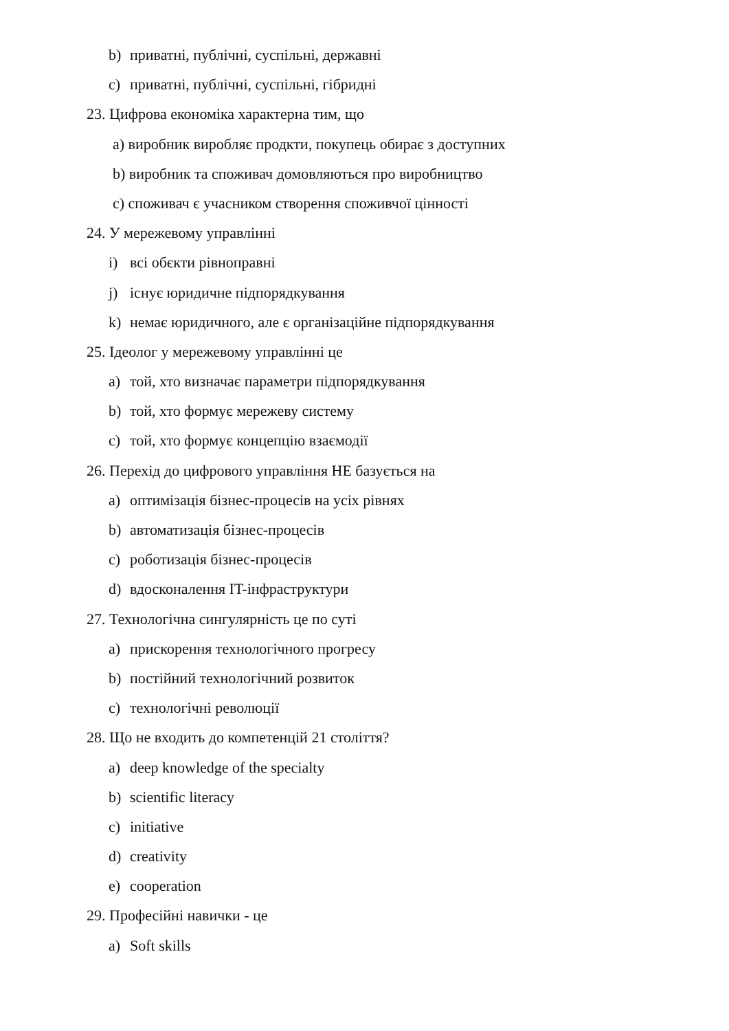b) приватні, публічні, суспільні, державні
c) приватні, публічні, суспільні, гібридні
23. Цифрова економіка характерна тим, що
a) виробник виробляє продкти, покупець обирає з доступних
b) виробник та споживач домовляються про виробництво
c) споживач є учасником створення споживчої цінності
24. У мережевому управлінні
i) всі обєкти рівноправні
j) існує юридичне підпорядкування
k) немає юридичного, але є організаційне підпорядкування
25. Ідеолог у мережевому управлінні це
a) той, хто визначає параметри підпорядкування
b) той, хто формує мережеву систему
c) той, хто формує концепцію взаємодії
26. Перехід до цифрового управління НЕ базується на
a) оптимізація бізнес-процесів на усіх рівнях
b) автоматизація бізнес-процесів
c) роботизація бізнес-процесів
d) вдосконалення IT-інфраструктури
27. Технологічна сингулярність це по суті
a) прискорення технологічного прогресу
b) постійний технологічний розвиток
c) технологічні революції
28. Що не входить до компетенцій 21 століття?
a) deep knowledge of the specialty
b) scientific literacy
c) initiative
d) creativity
e) cooperation
29. Професійні навички - це
a) Soft skills